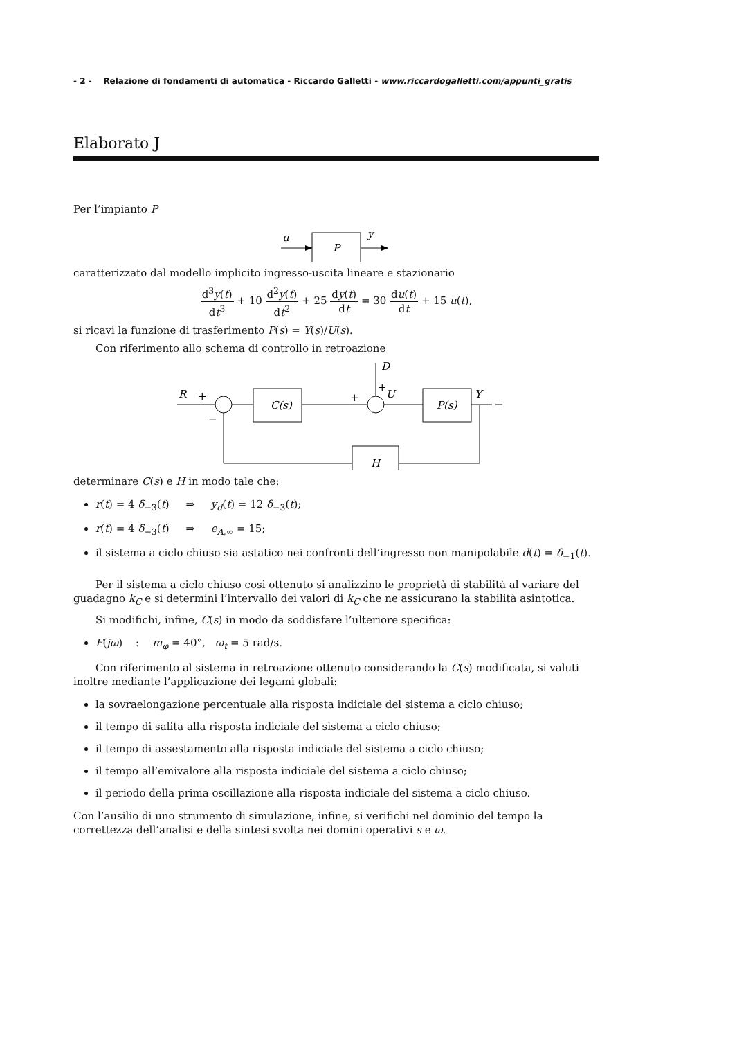- 2 - Relazione di fondamenti di automatica - Riccardo Galletti - www.riccardogalletti.com/appunti_gratis
Elaborato J
Per l’impianto P
P
u
y
caratterizzato dal modello implicito ingresso-uscita lineare e stazionario
d<sup>3</sup>y(t) dt<sup>3</sup> + 10 d<sup>2</sup>y(t) dt<sup>2</sup> + 25 dy(t) dt = 30 du(t) dt + 15 u(t),
si ricavi la funzione di trasferimento P(s) = Y(s)/U(s).
Con riferimento allo schema di controllo in retroazione
R
+
−
C(s)
+
+
U
D
P(s)
Y
H
determinare C(s) e H in modo tale che:
r(t) = 4 δ<sub>−3</sub>(t) ⇒ y<sub>d</sub>(t) = 12 δ<sub>−3</sub>(t);
r(t) = 4 δ<sub>−3</sub>(t) ⇒ e<sub>A,∞</sub> = 15;
il sistema a ciclo chiuso sia astatico nei confronti dell’ingresso non manipolabile d(t) = δ<sub>−1</sub>(t).
Per il sistema a ciclo chiuso così ottenuto si analizzino le proprietà di stabilità al variare del guadagno k<sub>C</sub> e si determini l’intervallo dei valori di k<sub>C</sub> che ne assicurano la stabilità asintotica.
Si modifichi, infine, C(s) in modo da soddisfare l’ulteriore specifica:
F(jω) : m<sub>φ</sub> = 40°, ω<sub>t</sub> = 5 rad/s.
Con riferimento al sistema in retroazione ottenuto considerando la C(s) modificata, si valuti inoltre mediante l’applicazione dei legami globali:
la sovraelongazione percentuale alla risposta indiciale del sistema a ciclo chiuso;
il tempo di salita alla risposta indiciale del sistema a ciclo chiuso;
il tempo di assestamento alla risposta indiciale del sistema a ciclo chiuso;
il tempo all’emivalore alla risposta indiciale del sistema a ciclo chiuso;
il periodo della prima oscillazione alla risposta indiciale del sistema a ciclo chiuso.
Con l’ausilio di uno strumento di simulazione, infine, si verifichi nel dominio del tempo la correttezza dell’analisi e della sintesi svolta nei domini operativi s e ω.